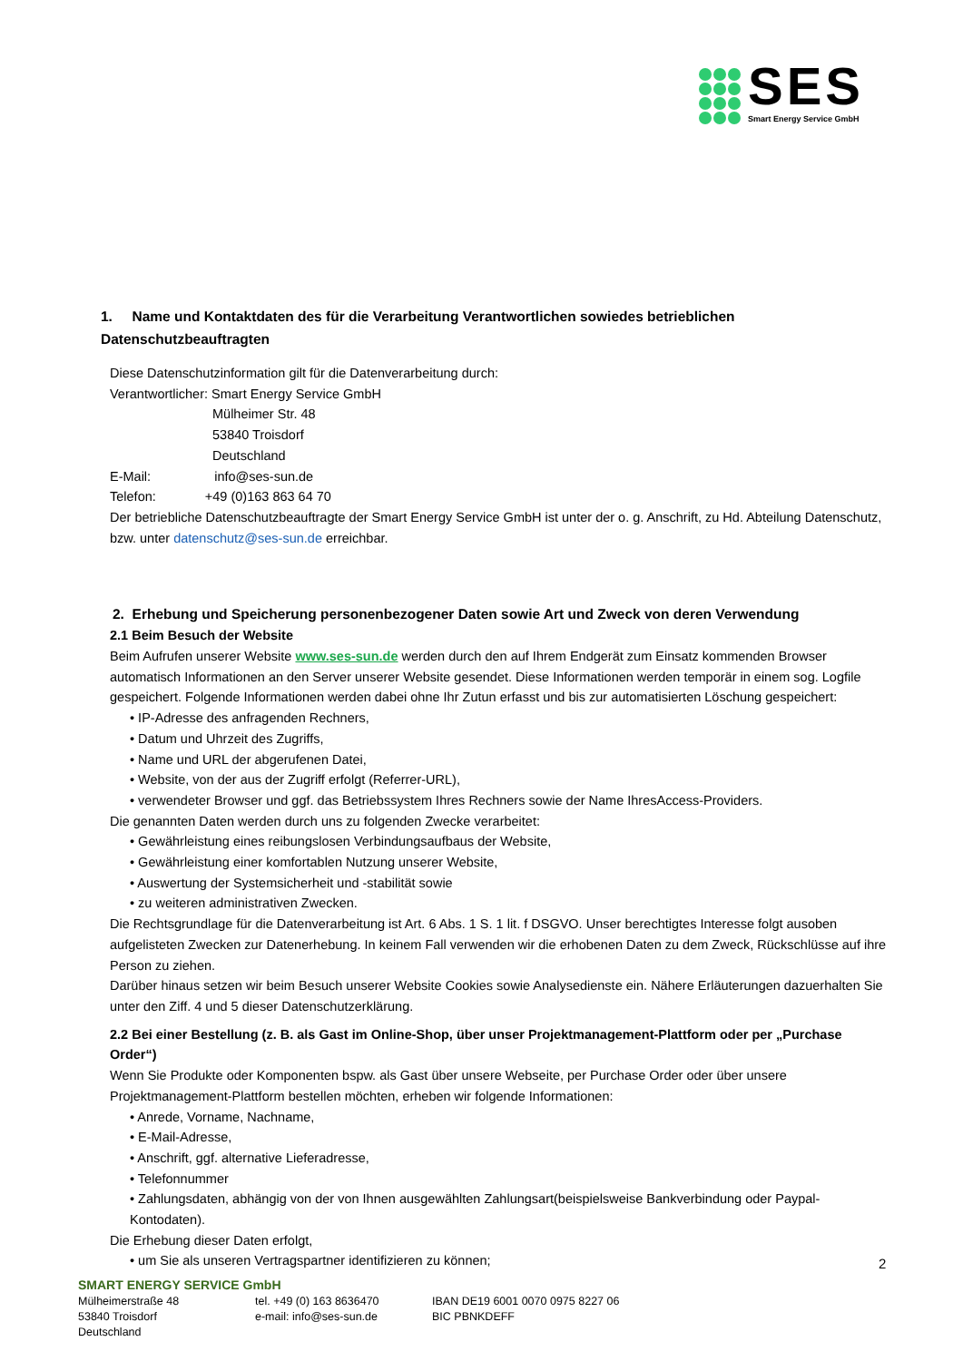SES
Smart Energy Service GmbH
1. Name und Kontaktdaten des für die Verarbeitung Verantwortlichen sowiedes betrieblichen Datenschutzbeauftragten
Diese Datenschutzinformation gilt für die Datenverarbeitung durch:
Verantwortlicher: Smart Energy Service GmbH
Mülheimer Str. 48
53840 Troisdorf
Deutschland
E-Mail: info@ses-sun.de
Telefon: +49 (0)163 863 64 70
Der betriebliche Datenschutzbeauftragte der Smart Energy Service GmbH ist unter der o. g. Anschrift, zu Hd. Abteilung Datenschutz, bzw. unter datenschutz@ses-sun.de erreichbar.
2. Erhebung und Speicherung personenbezogener Daten sowie Art und Zweck von deren Verwendung
2.1 Beim Besuch der Website
Beim Aufrufen unserer Website www.ses-sun.de werden durch den auf Ihrem Endgerät zum Einsatz kommenden Browser automatisch Informationen an den Server unserer Website gesendet. Diese Informationen werden temporär in einem sog. Logfile gespeichert. Folgende Informationen werden dabei ohne Ihr Zutun erfasst und bis zur automatisierten Löschung gespeichert:
• IP-Adresse des anfragenden Rechners,
• Datum und Uhrzeit des Zugriffs,
• Name und URL der abgerufenen Datei,
• Website, von der aus der Zugriff erfolgt (Referrer-URL),
• verwendeter Browser und ggf. das Betriebssystem Ihres Rechners sowie der Name IhresAccess-Providers.
Die genannten Daten werden durch uns zu folgenden Zwecke verarbeitet:
• Gewährleistung eines reibungslosen Verbindungsaufbaus der Website,
• Gewährleistung einer komfortablen Nutzung unserer Website,
• Auswertung der Systemsicherheit und -stabilität sowie
• zu weiteren administrativen Zwecken.
Die Rechtsgrundlage für die Datenverarbeitung ist Art. 6 Abs. 1 S. 1 lit. f DSGVO. Unser berechtigtes Interesse folgt ausoben aufgelisteten Zwecken zur Datenerhebung. In keinem Fall verwenden wir die erhobenen Daten zu dem Zweck, Rückschlüsse auf ihre Person zu ziehen.
Darüber hinaus setzen wir beim Besuch unserer Website Cookies sowie Analysedienste ein. Nähere Erläuterungen dazuerhalten Sie unter den Ziff. 4 und 5 dieser Datenschutzerklärung.
2.2 Bei einer Bestellung (z. B. als Gast im Online-Shop, über unser Projektmanagement-Plattform oder per „Purchase Order“)
Wenn Sie Produkte oder Komponenten bspw. als Gast über unsere Webseite, per Purchase Order oder über unsere Projektmanagement-Plattform bestellen möchten, erheben wir folgende Informationen:
• Anrede, Vorname, Nachname,
• E-Mail-Adresse,
• Anschrift, ggf. alternative Lieferadresse,
• Telefonnummer
• Zahlungsdaten, abhängig von der von Ihnen ausgewählten Zahlungsart(beispielsweise Bankverbindung oder Paypal-Kontodaten).
Die Erhebung dieser Daten erfolgt,
• um Sie als unseren Vertragspartner identifizieren zu können;
2
SMART ENERGY SERVICE GmbH
Mülheimerstraße 48
53840 Troisdorf
Deutschland
tel. +49 (0) 163 8636470
e-mail: info@ses-sun.de
IBAN DE19 6001 0070 0975 8227 06
BIC PBNKDEFF